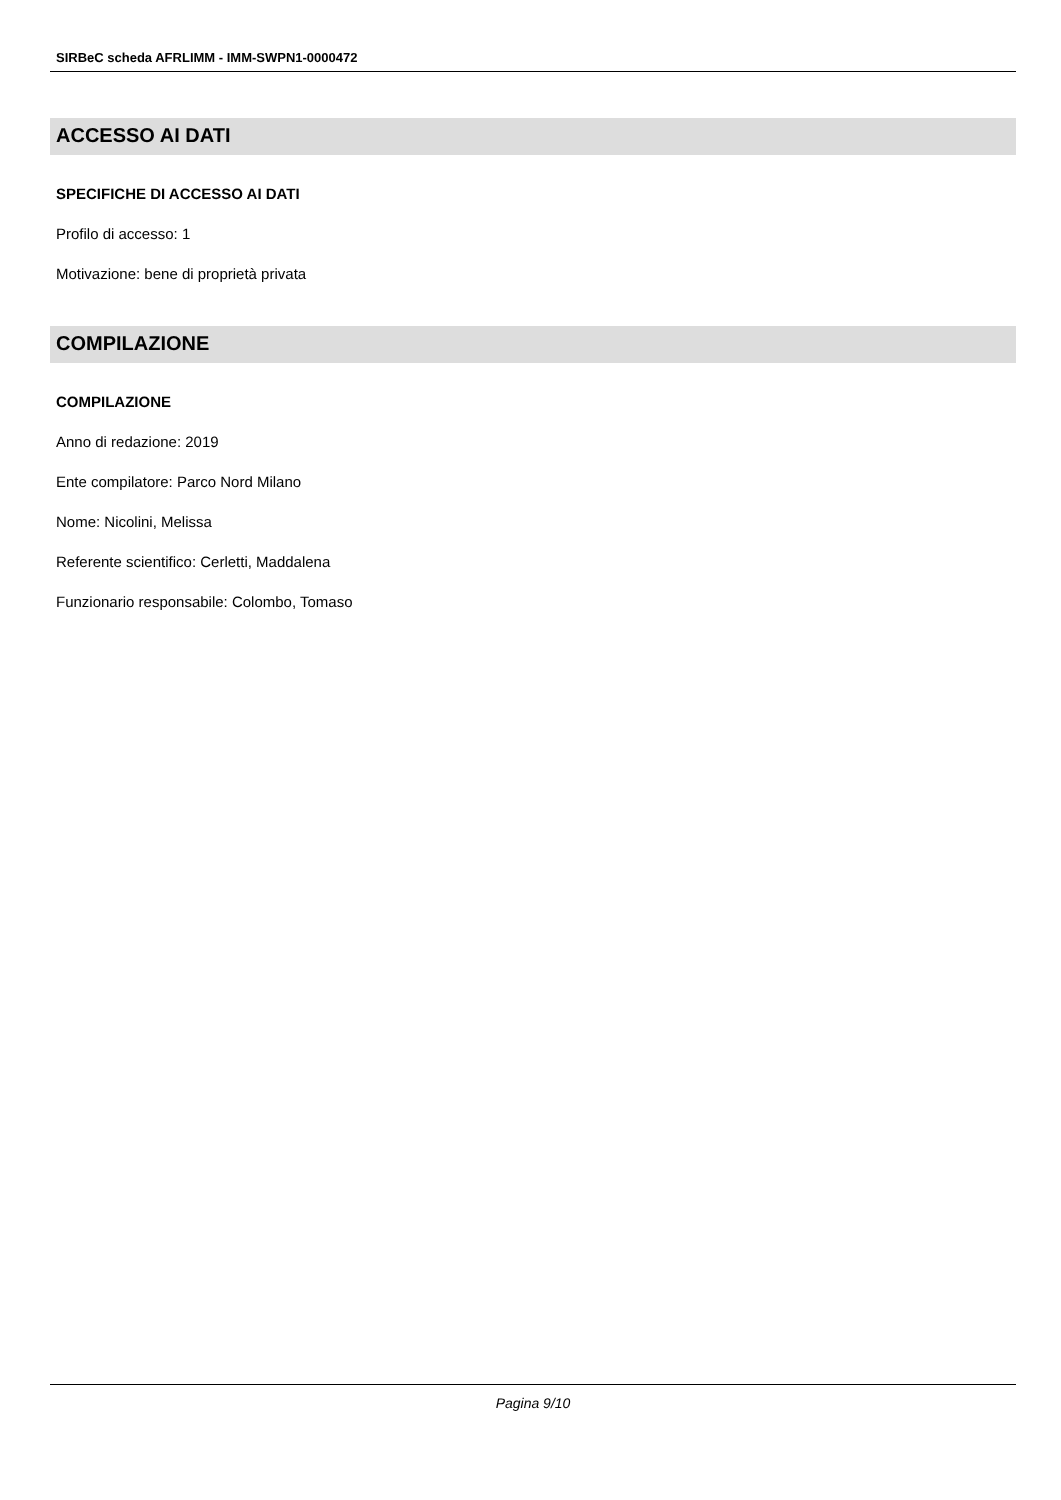SIRBeC scheda AFRLIMM - IMM-SWPN1-0000472
ACCESSO AI DATI
SPECIFICHE DI ACCESSO AI DATI
Profilo di accesso: 1
Motivazione: bene di proprietà privata
COMPILAZIONE
COMPILAZIONE
Anno di redazione: 2019
Ente compilatore: Parco Nord Milano
Nome: Nicolini, Melissa
Referente scientifico: Cerletti, Maddalena
Funzionario responsabile: Colombo, Tomaso
Pagina 9/10